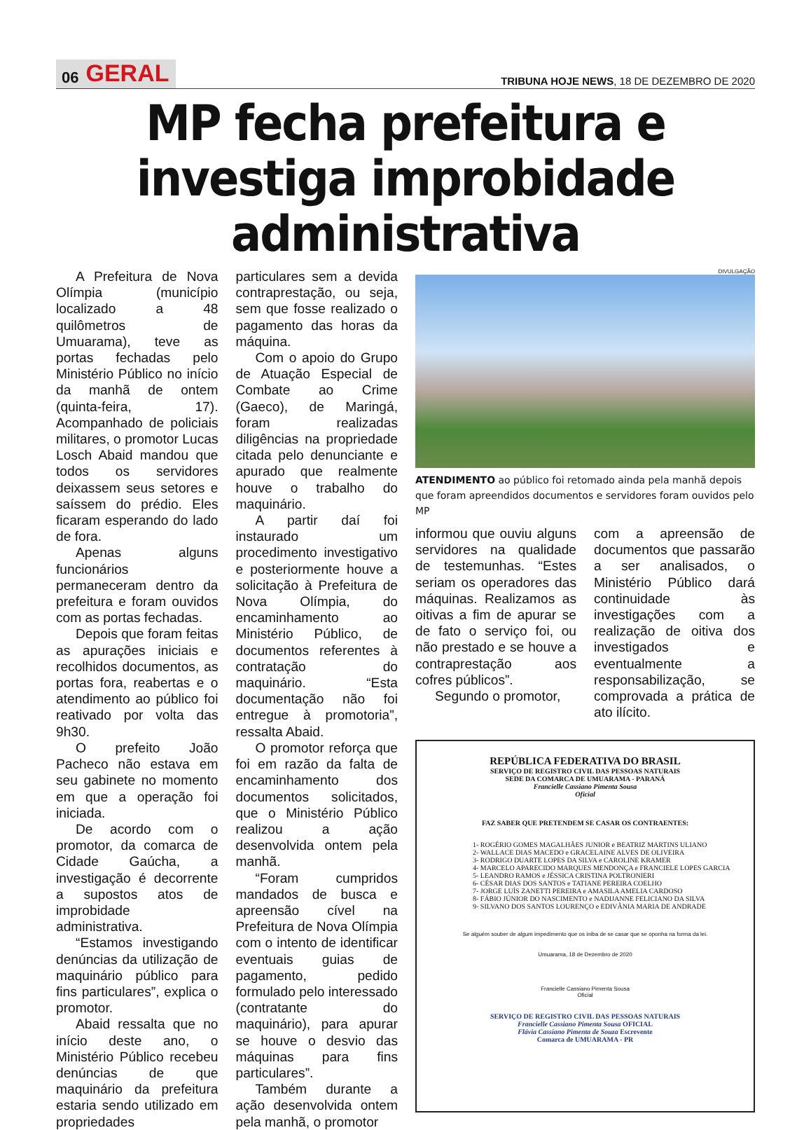06 GERAL
TRIBUNA HOJE NEWS, 18 DE DEZEMBRO DE 2020
MP fecha prefeitura e investiga improbidade administrativa
A Prefeitura de Nova Olímpia (município localizado a 48 quilômetros de Umuarama), teve as portas fechadas pelo Ministério Público no início da manhã de ontem (quinta-feira, 17). Acompanhado de policiais militares, o promotor Lucas Losch Abaid mandou que todos os servidores deixassem seus setores e saíssem do prédio. Eles ficaram esperando do lado de fora.
Apenas alguns funcionários permaneceram dentro da prefeitura e foram ouvidos com as portas fechadas.
Depois que foram feitas as apurações iniciais e recolhidos documentos, as portas fora, reabertas e o atendimento ao público foi reativado por volta das 9h30.
O prefeito João Pacheco não estava em seu gabinete no momento em que a operação foi iniciada.
De acordo com o promotor, da comarca de Cidade Gaúcha, a investigação é decorrente a supostos atos de improbidade administrativa.
“Estamos investigando denúncias da utilização de maquinário público para fins particulares”, explica o promotor.
Abaid ressalta que no início deste ano, o Ministério Público recebeu denúncias de que maquinário da prefeitura estaria sendo utilizado em propriedades
particulares sem a devida contraprestação, ou seja, sem que fosse realizado o pagamento das horas da máquina.
Com o apoio do Grupo de Atuação Especial de Combate ao Crime (Gaeco), de Maringá, foram realizadas diligências na propriedade citada pelo denunciante e apurado que realmente houve o trabalho do maquinário.
A partir daí foi instaurado um procedimento investigativo e posteriormente houve a solicitação à Prefeitura de Nova Olímpia, do encaminhamento ao Ministério Público, de documentos referentes à contratação do maquinário. “Esta documentação não foi entregue à promotoria”, ressalta Abaid.
O promotor reforça que foi em razão da falta de encaminhamento dos documentos solicitados, que o Ministério Público realizou a ação desenvolvida ontem pela manhã.
“Foram cumpridos mandados de busca e apreensão cível na Prefeitura de Nova Olímpia com o intento de identificar eventuais guias de pagamento, pedido formulado pelo interessado (contratante do maquinário), para apurar se houve o desvio das máquinas para fins particulares”.
Também durante a ação desenvolvida ontem pela manhã, o promotor
DIVULGAÇÃO
ATENDIMENTO ao público foi retomado ainda pela manhã depois que foram apreendidos documentos e servidores foram ouvidos pelo MP
informou que ouviu alguns servidores na qualidade de testemunhas. “Estes seriam os operadores das máquinas. Realizamos as oitivas a fim de apurar se de fato o serviço foi, ou não prestado e se houve a contraprestação aos cofres públicos”.
Segundo o promotor,
com a apreensão de documentos que passarão a ser analisados, o Ministério Público dará continuidade às investigações com a realização de oitiva dos investigados e eventualmente a responsabilização, se comprovada a prática de ato ilícito.
REPÚBLICA FEDERATIVA DO BRASIL
SERVIÇO DE REGISTRO CIVIL DAS PESSOAS NATURAIS
SEDE DA COMARCA DE UMUARAMA - PARANÁ
Francielle Cassiano Pimenta Sousa
Oficial
FAZ SABER QUE PRETENDEM SE CASAR OS CONTRAENTES:
1- ROGÉRIO GOMES MAGALHÃES JUNIOR e BEATRIZ MARTINS ULIANO
2- WALLACE DIAS MACEDO e GRACELAINE ALVES DE OLIVEIRA
3- RODRIGO DUARTE LOPES DA SILVA e CAROLINE KRAMER
4- MARCELO APARECIDO MARQUES MENDONÇA e FRANCIELE LOPES GARCIA
5- LEANDRO RAMOS e JÉSSICA CRISTINA POLTRONIERI
6- CÉSAR DIAS DOS SANTOS e TATIANE PEREIRA COELHO
7- JORGE LUÍS ZANETTI PEREIRA e AMASILA AMELIA CARDOSO
8- FÁBIO JÚNIOR DO NASCIMENTO e NADIJANNE FELICIANO DA SILVA
9- SILVANO DOS SANTOS LOURENÇO e EDIVÂNIA MARIA DE ANDRADE
Se alguém souber de algum impedimento que os iniba de se casar que se oponha na forma da lei.
Umuarama, 18 de Dezembro de 2020
Francielle Cassiano Pimenta Sousa
Oficial
SERVIÇO DE REGISTRO CIVIL DAS PESSOAS NATURAIS
Francielle Cassiano Pimenta Sousa OFICIAL
Flávia Cassiano Pimenta de Souza Escrevente
Comarca de UMUARAMA - PR